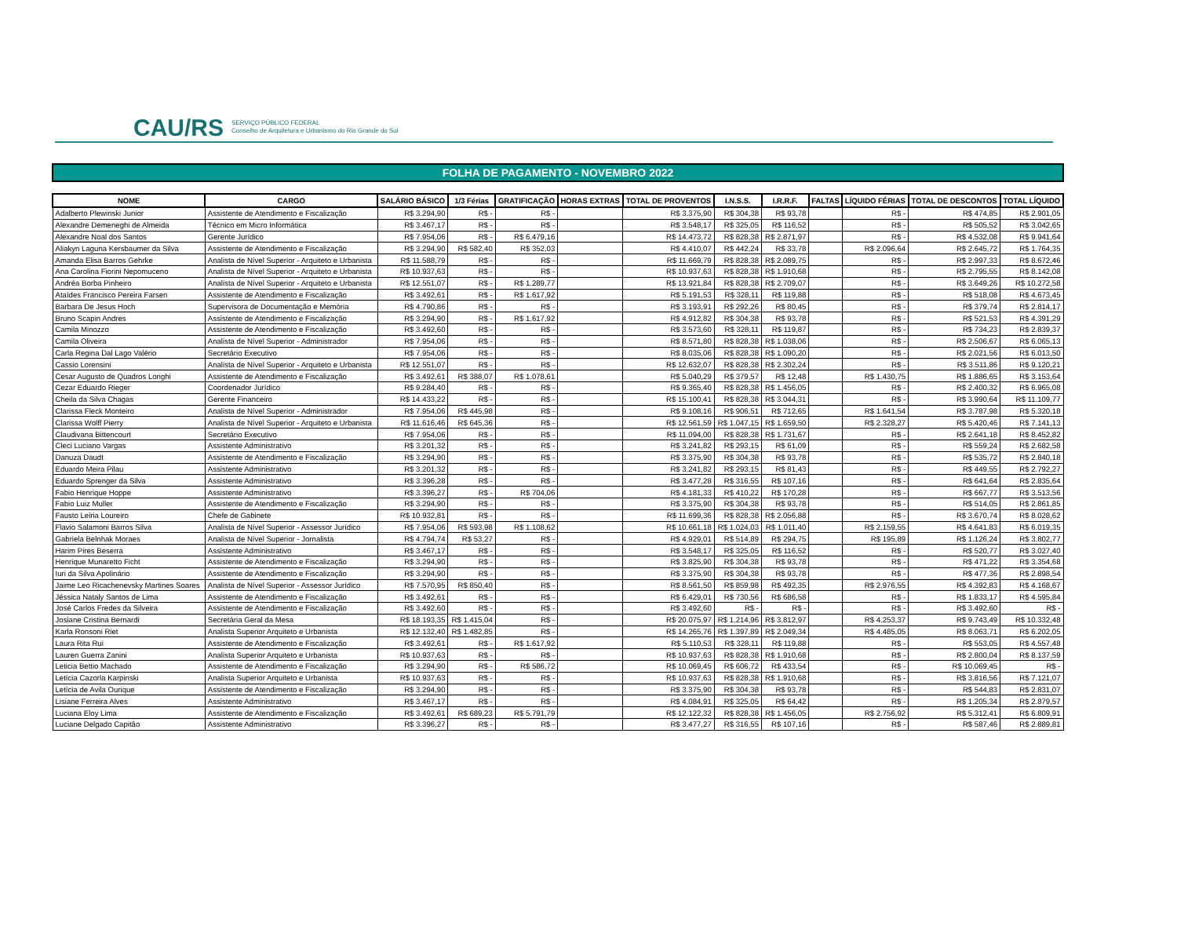CAU/RS SERVIÇO PÚBLICO FEDERAL
Conselho de Arquitetura e Urbanismo do Rio Grande do Sul
FOLHA DE PAGAMENTO - NOVEMBRO 2022
| NOME | CARGO | SALÁRIO BÁSICO | 1/3 Férias | GRATIFICAÇÃO | HORAS EXTRAS | TOTAL DE PROVENTOS | I.N.S.S. | I.R.R.F. | FALTAS | LÍQUIDO FÉRIAS | TOTAL DE DESCONTOS | TOTAL LÍQUIDO |
| --- | --- | --- | --- | --- | --- | --- | --- | --- | --- | --- | --- | --- |
| Adalberto Plewinski Junior | Assistente de Atendimento e Fiscalização | R$ 3.294,90 | R$ - | R$ - | | R$ 3.375,90 | R$ 304,38 | R$ 93,78 | | R$ - | R$ 474,85 | R$ 2.901,05 |
| Alexandre Demeneghi de Almeida | Técnico em Micro Informática | R$ 3.467,17 | R$ - | R$ - | | R$ 3.548,17 | R$ 325,05 | R$ 116,52 | | R$ - | R$ 505,52 | R$ 3.042,65 |
| Alexandre Noal dos Santos | Gerente Jurídico | R$ 7.954,06 | R$ - | R$ 6.479,16 | | R$ 14.473,72 | R$ 828,38 | R$ 2.871,97 | | R$ - | R$ 4.532,08 | R$ 9.941,64 |
| Aliakyn Laguna Kersbaumer da Silva | Assistente de Atendimento e Fiscalização | R$ 3.294,90 | R$ 582,40 | R$ 352,03 | | R$ 4.410,07 | R$ 442,24 | R$ 33,78 | | R$ 2.096,64 | R$ 2.645,72 | R$ 1.764,35 |
| Amanda Elisa Barros Gehrke | Analista de Nível Superior - Arquiteto e Urbanista | R$ 11.588,79 | R$ - | R$ - | | R$ 11.669,79 | R$ 828,38 | R$ 2.089,75 | | R$ - | R$ 2.997,33 | R$ 8.672,46 |
| Ana Carolina Fiorini Nepomuceno | Analista de Nível Superior - Arquiteto e Urbanista | R$ 10.937,63 | R$ - | R$ - | | R$ 10.937,63 | R$ 828,38 | R$ 1.910,68 | | R$ - | R$ 2.795,55 | R$ 8.142,08 |
| Andréa Borba Pinheiro | Analista de Nível Superior - Arquiteto e Urbanista | R$ 12.551,07 | R$ - | R$ 1.289,77 | | R$ 13.921,84 | R$ 828,38 | R$ 2.709,07 | | R$ - | R$ 3.649,26 | R$ 10.272,58 |
| Ataídes Francisco Pereira Farsen | Assistente de Atendimento e Fiscalização | R$ 3.492,61 | R$ - | R$ 1.617,92 | | R$ 5.191,53 | R$ 328,11 | R$ 119,88 | | R$ - | R$ 518,08 | R$ 4.673,45 |
| Barbara De Jesus Hoch | Supervisora de Documentação e Memória | R$ 4.790,86 | R$ - | R$ - | | R$ 3.193,91 | R$ 292,26 | R$ 80,45 | | R$ - | R$ 379,74 | R$ 2.814,17 |
| Bruno Scapin Andres | Assistente de Atendimento e Fiscalização | R$ 3.294,90 | R$ - | R$ 1.617,92 | | R$ 4.912,82 | R$ 304,38 | R$ 93,78 | | R$ - | R$ 521,53 | R$ 4.391,29 |
| Camila Minozzo | Assistente de Atendimento e Fiscalização | R$ 3.492,60 | R$ - | R$ - | | R$ 3.573,60 | R$ 328,11 | R$ 119,87 | | R$ - | R$ 734,23 | R$ 2.839,37 |
| Camila Oliveira | Analista de Nível Superior - Administrador | R$ 7.954,06 | R$ - | R$ - | | R$ 8.571,80 | R$ 828,38 | R$ 1.038,06 | | R$ - | R$ 2.506,67 | R$ 6.065,13 |
| Carla Regina Dal Lago Valério | Secretário Executivo | R$ 7.954,06 | R$ - | R$ - | | R$ 8.035,06 | R$ 828,38 | R$ 1.090,20 | | R$ - | R$ 2.021,56 | R$ 6.013,50 |
| Cassio Lorensini | Analista de Nível Superior - Arquiteto e Urbanista | R$ 12.551,07 | R$ - | R$ - | | R$ 12.632,07 | R$ 828,38 | R$ 2.302,24 | | R$ - | R$ 3.511,86 | R$ 9.120,21 |
| Cesar Augusto de Quadros Longhi | Assistente de Atendimento e Fiscalização | R$ 3.492,61 | R$ 388,07 | R$ 1.078,61 | | R$ 5.040,29 | R$ 379,57 | R$ 12,48 | | R$ 1.430,75 | R$ 1.886,65 | R$ 3.153,64 |
| Cezar Eduardo Rieger | Coordenador Jurídico | R$ 9.284,40 | R$ - | R$ - | | R$ 9.365,40 | R$ 828,38 | R$ 1.456,05 | | R$ - | R$ 2.400,32 | R$ 6.965,08 |
| Cheila da Silva Chagas | Gerente Financeiro | R$ 14.433,22 | R$ - | R$ - | | R$ 15.100,41 | R$ 828,38 | R$ 3.044,31 | | R$ - | R$ 3.990,64 | R$ 11.109,77 |
| Clarissa Fleck Monteiro | Analista de Nível Superior - Administrador | R$ 7.954,06 | R$ 445,98 | R$ - | | R$ 9.108,16 | R$ 906,51 | R$ 712,65 | | R$ 1.641,54 | R$ 3.787,98 | R$ 5.320,18 |
| Clarissa Wolff Pierry | Analista de Nível Superior - Arquiteto e Urbanista | R$ 11.616,46 | R$ 645,36 | R$ - | | R$ 12.561,59 | R$ 1.047,15 | R$ 1.659,50 | | R$ 2.328,27 | R$ 5.420,46 | R$ 7.141,13 |
| Claudivana Bittencourt | Secretário Executivo | R$ 7.954,06 | R$ - | R$ - | | R$ 11.094,00 | R$ 828,38 | R$ 1.731,67 | | R$ - | R$ 2.641,18 | R$ 8.452,82 |
| Cleci Luciano Vargas | Assistente Administrativo | R$ 3.201,32 | R$ - | R$ - | | R$ 3.241,82 | R$ 293,15 | R$ 61,09 | | R$ - | R$ 559,24 | R$ 2.682,58 |
| Danuza Daudt | Assistente de Atendimento e Fiscalização | R$ 3.294,90 | R$ - | R$ - | | R$ 3.375,90 | R$ 304,38 | R$ 93,78 | | R$ - | R$ 535,72 | R$ 2.840,18 |
| Eduardo Meira Pilau | Assistente Administrativo | R$ 3.201,32 | R$ - | R$ - | | R$ 3.241,82 | R$ 293,15 | R$ 81,43 | | R$ - | R$ 449,55 | R$ 2.792,27 |
| Eduardo Sprenger da Silva | Assistente Administrativo | R$ 3.396,28 | R$ - | R$ - | | R$ 3.477,28 | R$ 316,55 | R$ 107,16 | | R$ - | R$ 641,64 | R$ 2.835,64 |
| Fabio Henrique Hoppe | Assistente Administrativo | R$ 3.396,27 | R$ - | R$ 704,06 | | R$ 4.181,33 | R$ 410,22 | R$ 170,28 | | R$ - | R$ 667,77 | R$ 3.513,56 |
| Fabio Luiz Muller | Assistente de Atendimento e Fiscalização | R$ 3.294,90 | R$ - | R$ - | | R$ 3.375,90 | R$ 304,38 | R$ 93,78 | | R$ - | R$ 514,05 | R$ 2.861,85 |
| Fausto Leiria Loureiro | Chefe de Gabinete | R$ 10.932,81 | R$ - | R$ - | | R$ 11.699,36 | R$ 828,38 | R$ 2.056,88 | | R$ - | R$ 3.670,74 | R$ 8.028,62 |
| Flavio Salamoni Barros Silva | Analista de Nível Superior - Assessor Jurídico | R$ 7.954,06 | R$ 593,98 | R$ 1.108,62 | | R$ 10.661,18 | R$ 1.024,03 | R$ 1.011,40 | | R$ 2.159,55 | R$ 4.641,83 | R$ 6.019,35 |
| Gabriela Belnhak Moraes | Analista de Nível Superior - Jornalista | R$ 4.794,74 | R$ 53,27 | R$ - | | R$ 4.929,01 | R$ 514,89 | R$ 294,75 | | R$ 195,89 | R$ 1.126,24 | R$ 3.802,77 |
| Harim Pires Beserra | Assistente Administrativo | R$ 3.467,17 | R$ - | R$ - | | R$ 3.548,17 | R$ 325,05 | R$ 116,52 | | R$ - | R$ 520,77 | R$ 3.027,40 |
| Henrique Munaretto Ficht | Assistente de Atendimento e Fiscalização | R$ 3.294,90 | R$ - | R$ - | | R$ 3.825,90 | R$ 304,38 | R$ 93,78 | | R$ - | R$ 471,22 | R$ 3.354,68 |
| Iuri da Silva Apolinário | Assistente de Atendimento e Fiscalização | R$ 3.294,90 | R$ - | R$ - | | R$ 3.375,90 | R$ 304,38 | R$ 93,78 | | R$ - | R$ 477,36 | R$ 2.898,54 |
| Jaime Leo Ricachenevsky Martines Soares | Analista de Nível Superior - Assessor Jurídico | R$ 7.570,95 | R$ 850,40 | R$ - | | R$ 8.561,50 | R$ 859,98 | R$ 492,35 | | R$ 2.976,55 | R$ 4.392,83 | R$ 4.168,67 |
| Jéssica Nataly Santos de Lima | Assistente de Atendimento e Fiscalização | R$ 3.492,61 | R$ - | R$ - | | R$ 6.429,01 | R$ 730,56 | R$ 686,58 | | R$ - | R$ 1.833,17 | R$ 4.595,84 |
| José Carlos Fredes da Silveira | Assistente de Atendimento e Fiscalização | R$ 3.492,60 | R$ - | R$ - | | R$ 3.492,60 | R$ - | R$ - | | R$ - | R$ 3.492,60 | R$ - |
| Josiane Cristina Bernardi | Secretária Geral da Mesa | R$ 18.193,35 | R$ 1.415,04 | R$ - | | R$ 20.075,97 | R$ 1.214,96 | R$ 3.812,97 | | R$ 4.253,37 | R$ 9.743,49 | R$ 10.332,48 |
| Karla Ronsoni Riet | Analista Superior Arquiteto e Urbanista | R$ 12.132,40 | R$ 1.482,85 | R$ - | | R$ 14.265,76 | R$ 1.397,89 | R$ 2.049,34 | | R$ 4.485,05 | R$ 8.063,71 | R$ 6.202,05 |
| Laura Rita Rui | Assistente de Atendimento e Fiscalização | R$ 3.492,61 | R$ - | R$ 1.617,92 | | R$ 5.110,53 | R$ 328,11 | R$ 119,88 | | R$ - | R$ 553,05 | R$ 4.557,48 |
| Lauren Guerra Zanini | Analista Superior Arquiteto e Urbanista | R$ 10.937,63 | R$ - | R$ - | | R$ 10.937,63 | R$ 828,38 | R$ 1.910,68 | | R$ - | R$ 2.800,04 | R$ 8.137,59 |
| Leticia Bettio Machado | Assistente de Atendimento e Fiscalização | R$ 3.294,90 | R$ - | R$ 586,72 | | R$ 10.069,45 | R$ 606,72 | R$ 433,54 | | R$ - | R$ 10.069,45 | R$ - |
| Letícia Cazorla Karpinski | Analista Superior Arquiteto e Urbanista | R$ 10.937,63 | R$ - | R$ - | | R$ 10.937,63 | R$ 828,38 | R$ 1.910,68 | | R$ - | R$ 3.816,56 | R$ 7.121,07 |
| Letícia de Avila Ourique | Assistente de Atendimento e Fiscalização | R$ 3.294,90 | R$ - | R$ - | | R$ 3.375,90 | R$ 304,38 | R$ 93,78 | | R$ - | R$ 544,83 | R$ 2.831,07 |
| Lisiane Ferreira Alves | Assistente Administrativo | R$ 3.467,17 | R$ - | R$ - | | R$ 4.084,91 | R$ 325,05 | R$ 64,42 | | R$ - | R$ 1.205,34 | R$ 2.879,57 |
| Luciana Eloy Lima | Assistente de Atendimento e Fiscalização | R$ 3.492,61 | R$ 689,23 | R$ 5.791,79 | | R$ 12.122,32 | R$ 828,38 | R$ 1.456,05 | | R$ 2.756,92 | R$ 5.312,41 | R$ 6.809,91 |
| Luciane Delgado Capitão | Assistente Administrativo | R$ 3.396,27 | R$ - | R$ - | | R$ 3.477,27 | R$ 316,55 | R$ 107,16 | | R$ - | R$ 587,46 | R$ 2.889,81 |